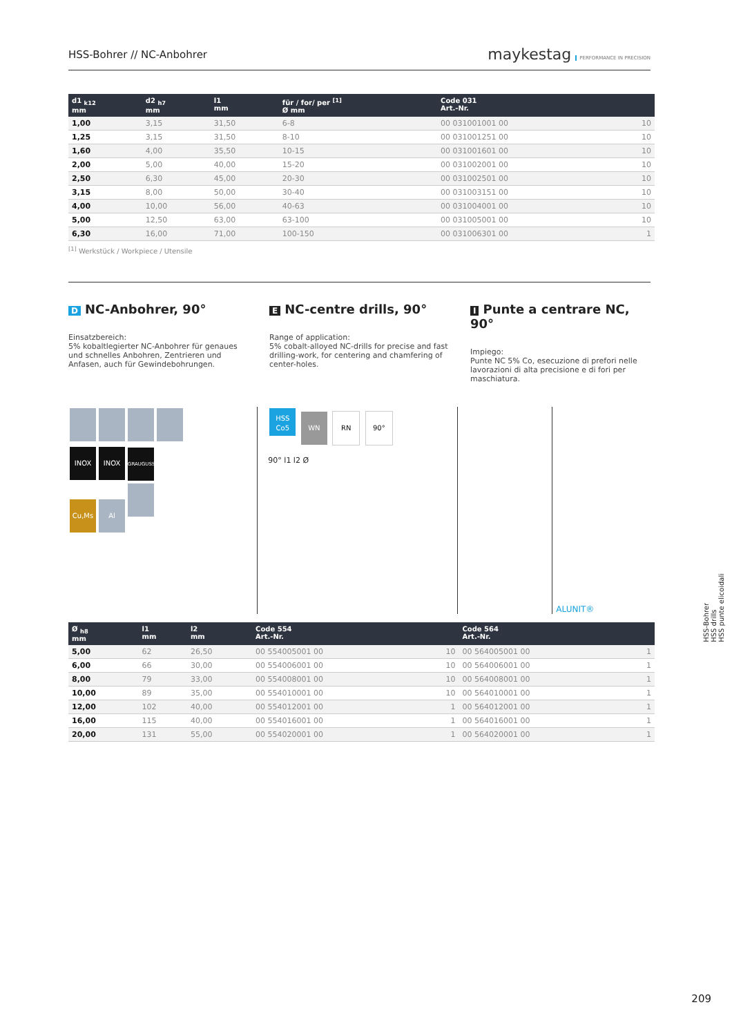HSS-Bohrer // NC-Anbohrer maykestag PERFORMANCE IN PRECISION
| d1 <sub>k12</sub> mm | d2 <sub>h7</sub> mm | l1 mm | für / for/ per <sup>[1]</sup> Ø mm | Code 031 Art.-Nr. | |
| --- | --- | --- | --- | --- | --- |
| 1,00 | 3,15 | 31,50 | 6-8 | 00 031001001 00 | 10 |
| 1,25 | 3,15 | 31,50 | 8-10 | 00 031001251 00 | 10 |
| 1,60 | 4,00 | 35,50 | 10-15 | 00 031001601 00 | 10 |
| 2,00 | 5,00 | 40,00 | 15-20 | 00 031002001 00 | 10 |
| 2,50 | 6,30 | 45,00 | 20-30 | 00 031002501 00 | 10 |
| 3,15 | 8,00 | 50,00 | 30-40 | 00 031003151 00 | 10 |
| 4,00 | 10,00 | 56,00 | 40-63 | 00 031004001 00 | 10 |
| 5,00 | 12,50 | 63,00 | 63-100 | 00 031005001 00 | 10 |
| 6,30 | 16,00 | 71,00 | 100-150 | 00 031006301 00 | 1 |
<sup>[1]</sup> Werkstück / Workpiece / Utensile
D NC-Anbohrer, 90°
Einsatzbereich:
5% kobaltlegierter NC-Anbohrer für genaues und schnelles Anbohren, Zentrieren und Anfasen, auch für Gewindebohrungen.
E NC-centre drills, 90°
Range of application:
5% cobalt-alloyed NC-drills for precise and fast drilling-work, for centering and chamfering of center-holes.
I Punte a centrare NC, 90°
Impiego:
Punte NC 5% Co, esecuzione di prefori nelle lavorazioni di alta precisione e di fori per maschiatura.
INOX INOX GRAUGUSS
Cu,Ms Al
HSS Co5 WN RN 90°
90° l1 l2 Ø
ALUNIT®
| Ø <sub>h8</sub> mm | l1 mm | l2 mm | Code 554 Art.-Nr. | | Code 564 Art.-Nr. | |
| --- | --- | --- | --- | --- | --- | --- |
| 5,00 | 62 | 26,50 | 00 554005001 00 | 10 | 00 564005001 00 | 1 |
| 6,00 | 66 | 30,00 | 00 554006001 00 | 10 | 00 564006001 00 | 1 |
| 8,00 | 79 | 33,00 | 00 554008001 00 | 10 | 00 564008001 00 | 1 |
| 10,00 | 89 | 35,00 | 00 554010001 00 | 10 | 00 564010001 00 | 1 |
| 12,00 | 102 | 40,00 | 00 554012001 00 | 1 | 00 564012001 00 | 1 |
| 16,00 | 115 | 40,00 | 00 554016001 00 | 1 | 00 564016001 00 | 1 |
| 20,00 | 131 | 55,00 | 00 554020001 00 | 1 | 00 564020001 00 | 1 |
HSS-Bohrer
HSS drills
HSS punte elicoidali
209